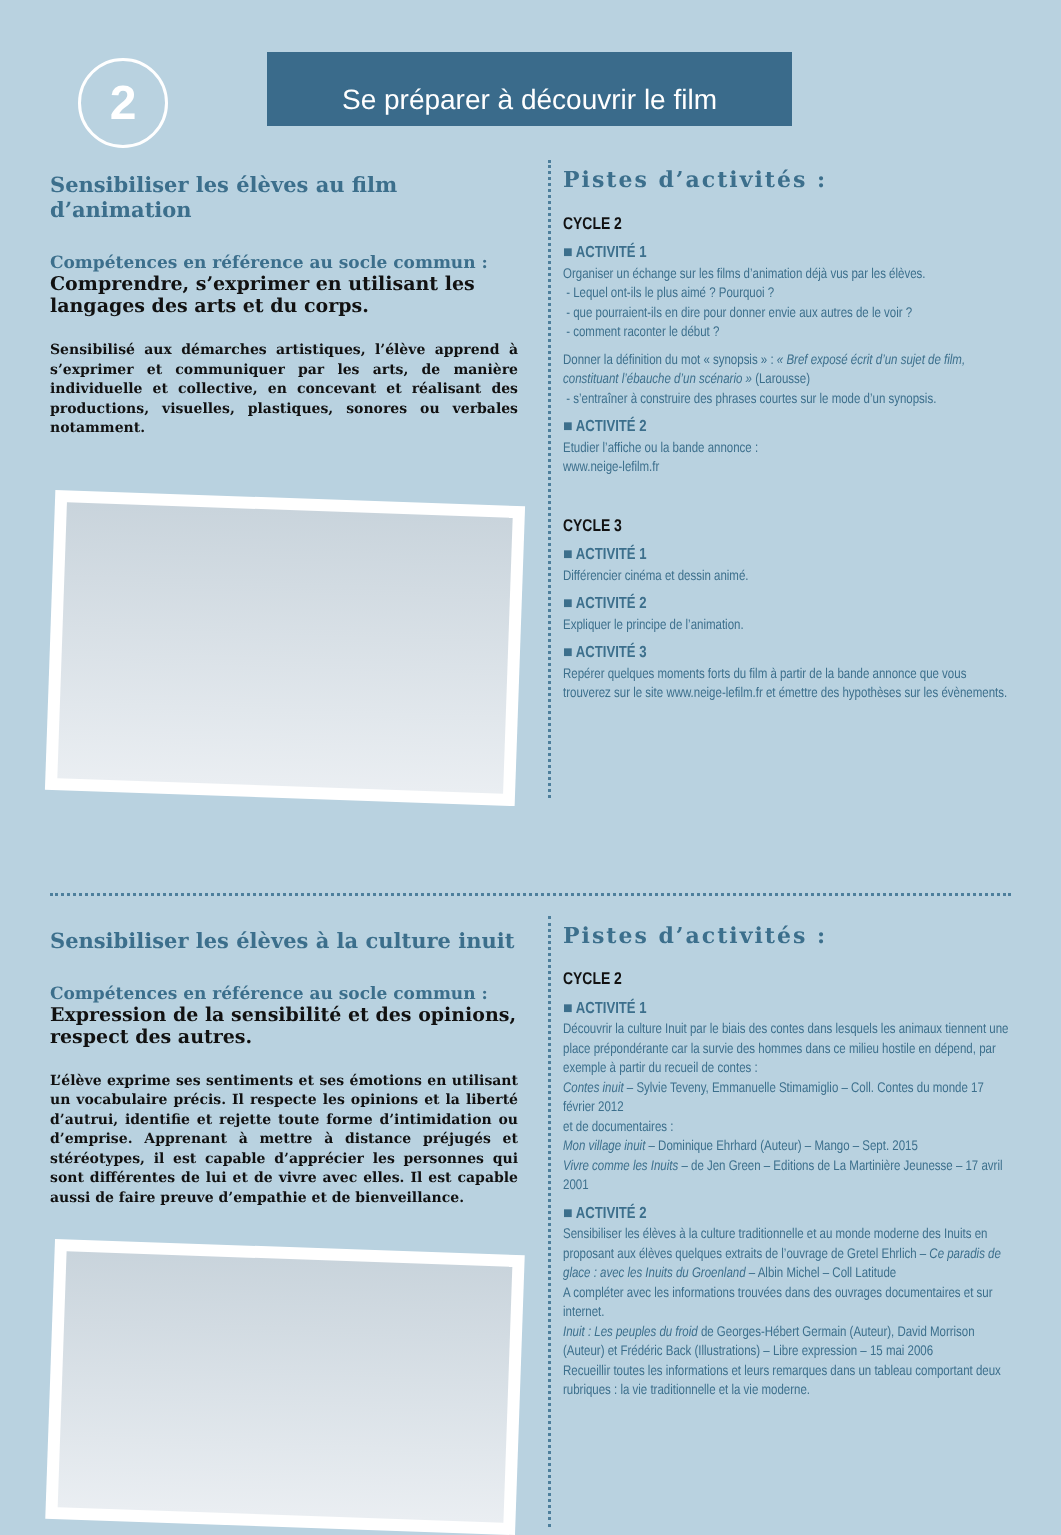2 Se préparer à découvrir le film
Sensibiliser les élèves au film d’animation
Compétences en référence au socle commun :
Comprendre, s’exprimer en utilisant les langages des arts et du corps.
Sensibilisé aux démarches artistiques, l’élève apprend à s’exprimer et communiquer par les arts, de manière individuelle et collective, en concevant et réalisant des productions, visuelles, plastiques, sonores ou verbales notamment.
Pistes d’activités :
CYCLE 2
■ ACTIVITÉ 1
Organiser un échange sur les films d’animation déjà vus par les élèves.
- Lequel ont-ils le plus aimé ? Pourquoi ?
- que pourraient-ils en dire pour donner envie aux autres de le voir ?
- comment raconter le début ?
Donner la définition du mot « synopsis » : « Bref exposé écrit d’un sujet de film, constituant l’ébauche d’un scénario » (Larousse)
- s’entraîner à construire des phrases courtes sur le mode d’un synopsis.
■ ACTIVITÉ 2
Etudier l’affiche ou la bande annonce :
www.neige-lefilm.fr
CYCLE 3
■ ACTIVITÉ 1
Différencier cinéma et dessin animé.
■ ACTIVITÉ 2
Expliquer le principe de l’animation.
■ ACTIVITÉ 3
Repérer quelques moments forts du film à partir de la bande annonce que vous trouverez sur le site www.neige-lefilm.fr et émettre des hypothèses sur les évènements.
Sensibiliser les élèves à la culture inuit
Compétences en référence au socle commun :
Expression de la sensibilité et des opinions, respect des autres.
L’élève exprime ses sentiments et ses émotions en utilisant un vocabulaire précis. Il respecte les opinions et la liberté d’autrui, identifie et rejette toute forme d’intimidation ou d’emprise. Apprenant à mettre à distance préjugés et stéréotypes, il est capable d’apprécier les personnes qui sont différentes de lui et de vivre avec elles. Il est capable aussi de faire preuve d’empathie et de bienveillance.
Pistes d’activités :
CYCLE 2
■ ACTIVITÉ 1
Découvrir la culture Inuit par le biais des contes dans lesquels les animaux tiennent une place prépondérante car la survie des hommes dans ce milieu hostile en dépend, par exemple à partir du recueil de contes :
Contes inuit – Sylvie Teveny, Emmanuelle Stimamiglio – Coll. Contes du monde 17 février 2012
et de documentaires :
Mon village inuit – Dominique Ehrhard (Auteur) – Mango – Sept. 2015
Vivre comme les Inuits – de Jen Green – Editions de La Martinière Jeunesse – 17 avril 2001
■ ACTIVITÉ 2
Sensibiliser les élèves à la culture traditionnelle et au monde moderne des Inuits en proposant aux élèves quelques extraits de l’ouvrage de Gretel Ehrlich – Ce paradis de glace : avec les Inuits du Groenland – Albin Michel – Coll Latitude
A compléter avec les informations trouvées dans des ouvrages documentaires et sur internet.
Inuit : Les peuples du froid de Georges-Hébert Germain (Auteur), David Morrison (Auteur) et Frédéric Back (Illustrations) – Libre expression – 15 mai 2006
Recueillir toutes les informations et leurs remarques dans un tableau comportant deux rubriques : la vie traditionnelle et la vie moderne.